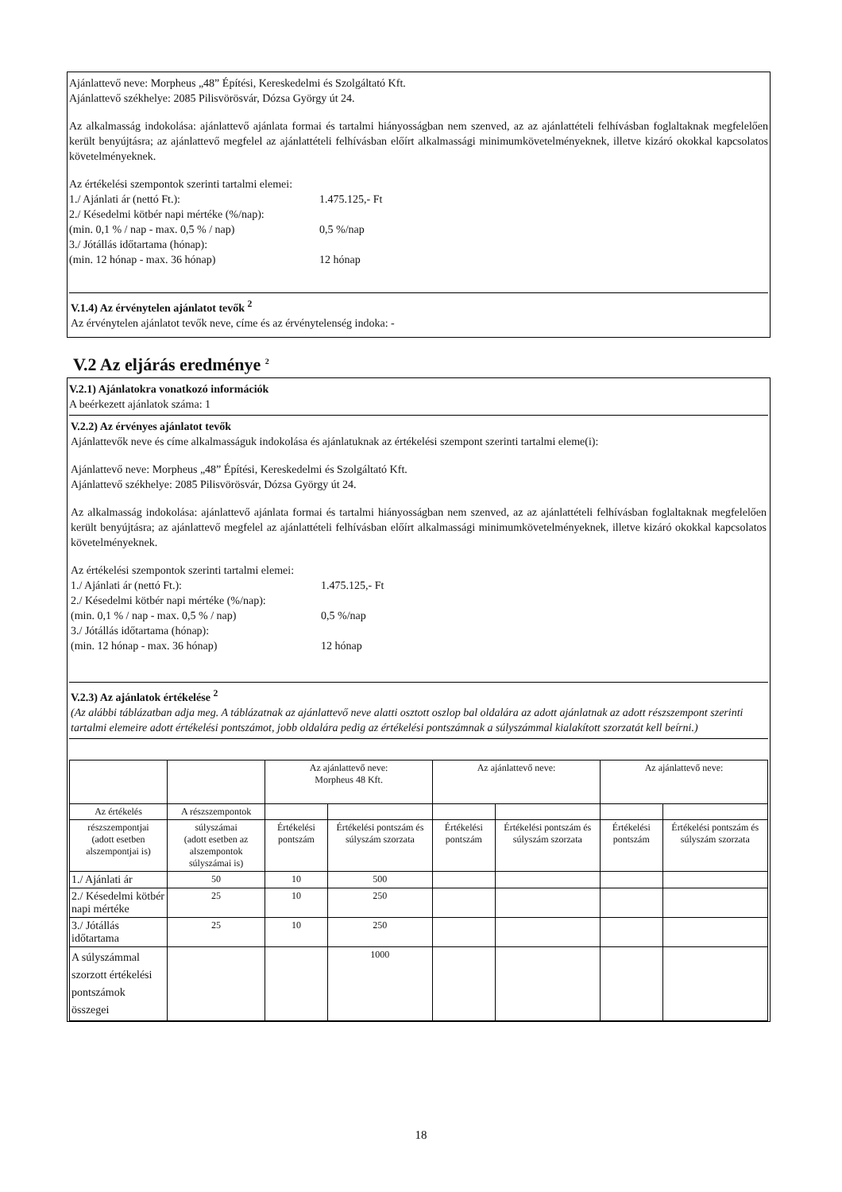Ajánlattevő neve: Morpheus „48” Építési, Kereskedelmi és Szolgáltató Kft.
Ajánlattevő székhelye: 2085 Pilisvörösvár, Dózsa György út 24.
Az alkalmasság indokolása: ajánlattevő ajánlata formai és tartalmi hiányosságban nem szenved, az az ajánlattételi felhívásban foglaltaknak megfelelően került benyújtásra; az ajánlattevő megfelel az ajánlattételi felhívásban előírt alkalmassági minimumkövetelményeknek, illetve kizáró okokkal kapcsolatos követelményeknek.
Az értékelési szempontok szerinti tartalmi elemei:
1./ Ajánlati ár (nettó Ft.): 1.475.125,- Ft
2./ Késedelmi kötbér napi mértéke (%/nap):
(min. 0,1 % / nap - max. 0,5 % / nap) 0,5 %/nap
3./ Jótállás időtartama (hónap):
(min. 12 hónap - max. 36 hónap) 12 hónap
V.1.4) Az érvénytelen ajánlatot tevők <sup>2</sup>
Az érvénytelen ajánlatot tevők neve, címe és az érvénytelenség indoka: -
V.2 Az eljárás eredménye <sup>2</sup>
V.2.1) Ajánlatokra vonatkozó információk
A beérkezett ajánlatok száma: 1
V.2.2) Az érvényes ajánlatot tevők
Ajánlattevők neve és címe alkalmasságuk indokolása és ajánlatuknak az értékelési szempont szerinti tartalmi eleme(i):
Ajánlattevő neve: Morpheus „48” Építési, Kereskedelmi és Szolgáltató Kft.
Ajánlattevő székhelye: 2085 Pilisvörösvár, Dózsa György út 24.
Az alkalmasság indokolása: ajánlattevő ajánlata formai és tartalmi hiányosságban nem szenved, az az ajánlattételi felhívásban foglaltaknak megfelelően került benyújtásra; az ajánlattevő megfelel az ajánlattételi felhívásban előírt alkalmassági minimumkövetelményeknek, illetve kizáró okokkal kapcsolatos követelményeknek.
Az értékelési szempontok szerinti tartalmi elemei:
1./ Ajánlati ár (nettó Ft.): 1.475.125,- Ft
2./ Késedelmi kötbér napi mértéke (%/nap):
(min. 0,1 % / nap - max. 0,5 % / nap) 0,5 %/nap
3./ Jótállás időtartama (hónap):
(min. 12 hónap - max. 36 hónap) 12 hónap
V.2.3) Az ajánlatok értékelése <sup>2</sup>
(Az alábbi táblázatban adja meg. A táblázatnak az ajánlattevő neve alatti osztott oszlop bal oldalára az adott ajánlatnak az adott részszempont szerinti tartalmi elemeire adott értékelési pontszámot, jobb oldalára pedig az értékelési pontszámnak a súlyszámmal kialakított szorzatát kell beírni.)
| | | Az ajánlattevő neve: Morpheus 48 Kft. | | Az ajánlattevő neve: | | Az ajánlattevő neve: | |
| Az értékelés | A részszempontok | | | | | | |
| részszempontjai (adott esetben alszempontjai is) | súlyszámai (adott esetben az alszempontok súlyszámai is) | Értékelési pontszám | Értékelési pontszám és súlyszám szorzata | Értékelési pontszám | Értékelési pontszám és súlyszám szorzata | Értékelési pontszám | Értékelési pontszám és súlyszám szorzata |
| 1./ Ajánlati ár | 50 | 10 | 500 | | | | |
| 2./ Késedelmi kötbér napi mértéke | 25 | 10 | 250 | | | | |
| 3./ Jótállás időtartama | 25 | 10 | 250 | | | | |
| A súlyszámmal szorzott értékelési pontszámok összegei | | | 1000 | | | | |
18